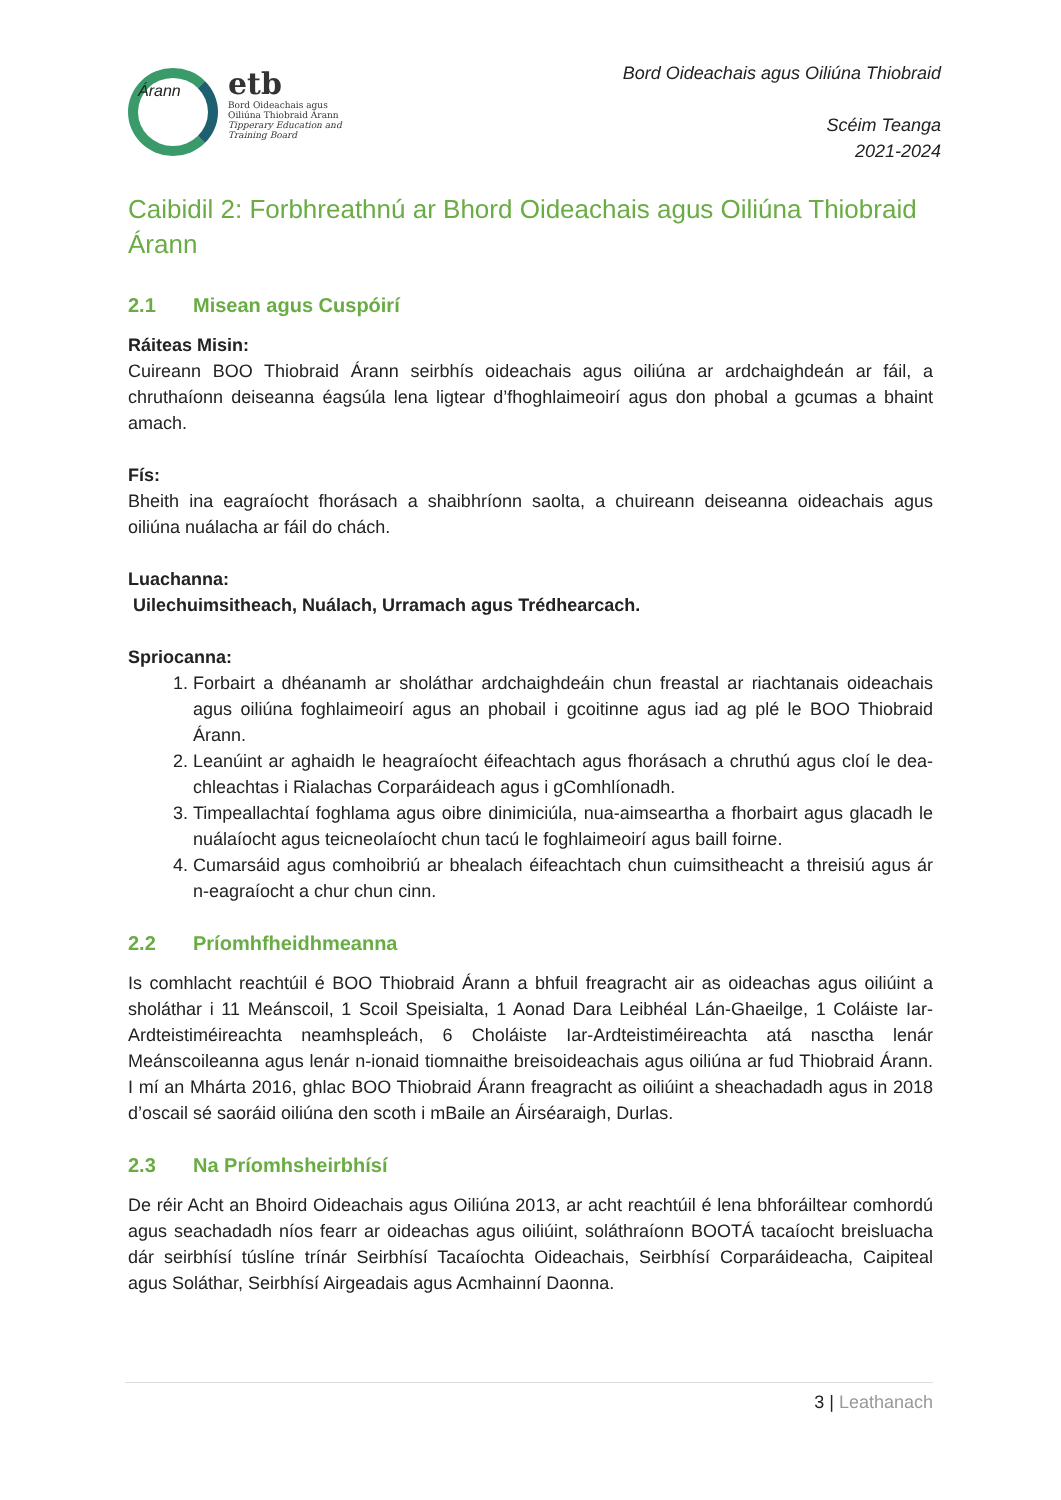Árann
etb
Bord Oideachais agus
Oiliúna Thiobraid Árann
Tipperary Education and
Training Board
Bord Oideachais agus Oiliúna Thiobraid
Scéim Teanga
2021-2024
Caibidil 2: Forbhreathnú ar Bhord Oideachais agus Oiliúna Thiobraid Árann
2.1 Misean agus Cuspóirí
Ráiteas Misin:
Cuireann BOO Thiobraid Árann seirbhís oideachais agus oiliúna ar ardchaighdeán ar fáil, a chruthaíonn deiseanna éagsúla lena ligtear d’fhoghlaimeoirí agus don phobal a gcumas a bhaint amach.
Fís:
Bheith ina eagraíocht fhorásach a shaibhríonn saolta, a chuireann deiseanna oideachais agus oiliúna nuálacha ar fáil do chách.
Luachanna:
Uilechuimsitheach, Nuálach, Urramach agus Trédhearcach.
Spriocanna:
1. Forbairt a dhéanamh ar sholáthar ardchaighdeáin chun freastal ar riachtanais oideachais agus oiliúna foghlaimeoirí agus an phobail i gcoitinne agus iad ag plé le BOO Thiobraid Árann.
2. Leanúint ar aghaidh le heagraíocht éifeachtach agus fhorásach a chruthú agus cloí le dea-chleachtas i Rialachas Corparáideach agus i gComhlíonadh.
3. Timpeallachtaí foghlama agus oibre dinimiciúla, nua-aimseartha a fhorbairt agus glacadh le nuálaíocht agus teicneolaíocht chun tacú le foghlaimeoirí agus baill foirne.
4. Cumarsáid agus comhoibriú ar bhealach éifeachtach chun cuimsitheacht a threisiú agus ár n-eagraíocht a chur chun cinn.
2.2 Príomhfheidhmeanna
Is comhlacht reachtúil é BOO Thiobraid Árann a bhfuil freagracht air as oideachas agus oiliúint a sholáthar i 11 Meánscoil, 1 Scoil Speisialta, 1 Aonad Dara Leibhéal Lán-Ghaeilge, 1 Coláiste Iar-Ardteistiméireachta neamhspleách, 6 Choláiste Iar-Ardteistiméireachta atá nasctha lenár Meánscoileanna agus lenár n-ionaid tiomnaithe breisoideachais agus oiliúna ar fud Thiobraid Árann. I mí an Mhárta 2016, ghlac BOO Thiobraid Árann freagracht as oiliúint a sheachadadh agus in 2018 d’oscail sé saoráid oiliúna den scoth i mBaile an Áirséaraigh, Durlas.
2.3 Na Príomhsheirbhísí
De réir Acht an Bhoird Oideachais agus Oiliúna 2013, ar acht reachtúil é lena bhforáiltear comhordú agus seachadadh níos fearr ar oideachas agus oiliúint, soláthraíonn BOOTÁ tacaíocht breisluacha dár seirbhísí túslíne trínár Seirbhísí Tacaíochta Oideachais, Seirbhísí Corparáideacha, Caipiteal agus Soláthar, Seirbhísí Airgeadais agus Acmhainní Daonna.
3 | Leathanach